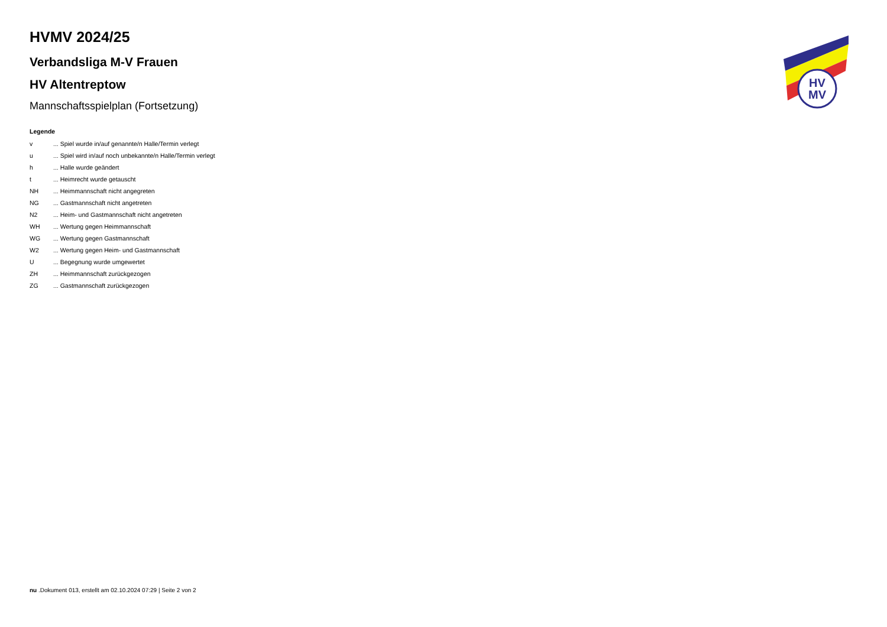HV
MV
HVMV 2024/25
Verbandsliga M-V Frauen
HV Altentreptow
Mannschaftsspielplan (Fortsetzung)
Legende
| v | ... Spiel wurde in/auf genannte/n Halle/Termin verlegt |
| u | ... Spiel wird in/auf noch unbekannte/n Halle/Termin verlegt |
| h | ... Halle wurde geändert |
| t | ... Heimrecht wurde getauscht |
| NH | ... Heimmannschaft nicht angegreten |
| NG | ... Gastmannschaft nicht angetreten |
| N2 | ... Heim- und Gastmannschaft nicht angetreten |
| WH | ... Wertung gegen Heimmannschaft |
| WG | ... Wertung gegen Gastmannschaft |
| W2 | ... Wertung gegen Heim- und Gastmannschaft |
| U | ... Begegnung wurde umgewertet |
| ZH | ... Heimmannschaft zurückgezogen |
| ZG | ... Gastmannschaft zurückgezogen |
nu .Dokument 013, erstellt am 02.10.2024 07:29 | Seite 2 von 2